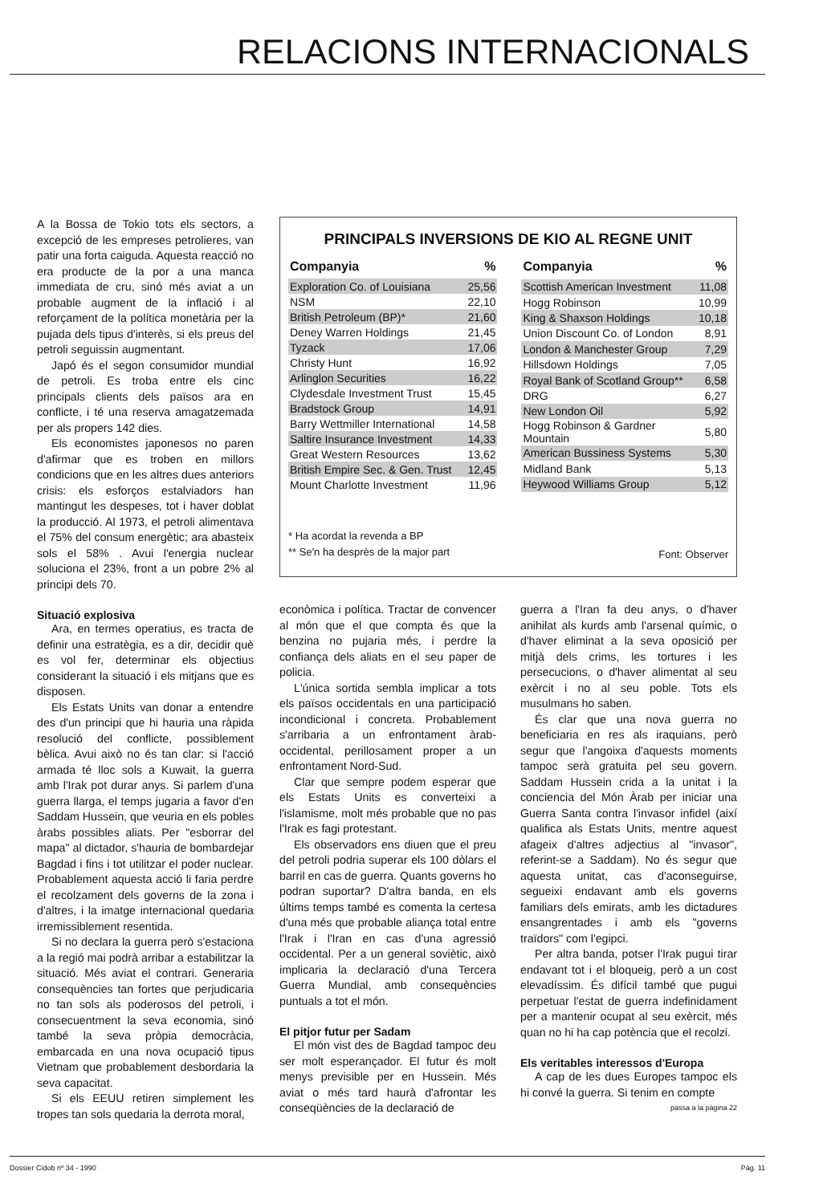RELACIONS INTERNACIONALS
A la Bossa de Tokio tots els sectors, a excepció de les empreses petrolieres, van patir una forta caiguda. Aquesta reacció no era producte de la por a una manca immediata de cru, sinó més aviat a un probable augment de la inflació i al reforçament de la política monetària per la pujada dels tipus d'interès, si els preus del petroli seguissin augmentant.
Japó és el segon consumidor mundial de petroli. Es troba entre els cinc principals clients dels països ara en conflicte, i té una reserva amagatzemada per als propers 142 dies.
Els economistes japonesos no paren d'afirmar que es troben en millors condicions que en les altres dues anteriors crisis: els esforços estalviadors han mantingut les despeses, tot i haver doblat la producció. Al 1973, el petroli alimentava el 75% del consum energètic; ara abasteix sols el 58% . Avui l'energia nuclear soluciona el 23%, front a un pobre 2% al principi dels 70.
PRINCIPALS INVERSIONS DE KIO AL REGNE UNIT
| Companyia | % |
| --- | --- |
| Exploration Co. of Louisiana | 25,56 |
| NSM | 22,10 |
| British Petroleum (BP)* | 21,60 |
| Deney Warren Holdings | 21,45 |
| Tyzack | 17,06 |
| Christy Hunt | 16,92 |
| Arlinglon Securities | 16,22 |
| Clydesdale Investment Trust | 15,45 |
| Bradstock Group | 14,91 |
| Barry Wettmiller International | 14,58 |
| Saltire Insurance Investment | 14,33 |
| Great Western Resources | 13,62 |
| British Empire Sec. & Gen. Trust | 12,45 |
| Mount Charlotte Investment | 11,96 |
| Companyia | % |
| --- | --- |
| Scottish American Investment | 11,08 |
| Hogg Robinson | 10,99 |
| King & Shaxson Holdings | 10,18 |
| Union Discount Co. of London | 8,91 |
| London & Manchester Group | 7,29 |
| Hillsdown Holdings | 7,05 |
| Royal Bank of Scotland Group** | 6,58 |
| DRG | 6,27 |
| New London Oil | 5,92 |
| Hogg Robinson & Gardner Mountain | 5,80 |
| American Bussiness Systems | 5,30 |
| Midland Bank | 5,13 |
| Heywood Williams Group | 5,12 |
* Ha acordat la revenda a BP
** Se'n ha desprès de la major part
Font: Observer
Situació explosiva
Ara, en termes operatius, es tracta de definir una estratègia, es a dir, decidir què es vol fer, determinar els objectius considerant la situació i els mitjans que es disposen.
Els Estats Units van donar a entendre des d'un principi que hi hauria una ràpida resolució del conflicte, possiblement bèlica. Avui això no és tan clar: si l'acció armada té lloc sols a Kuwait, la guerra amb l'Irak pot durar anys. Si parlem d'una guerra llarga, el temps jugaria a favor d'en Saddam Hussein, que veuria en els pobles àrabs possibles aliats. Per "esborrar del mapa" al dictador, s'hauria de bombardejar Bagdad i fins i tot utilitzar el poder nuclear. Probablement aquesta acció li faria perdre el recolzament dels governs de la zona i d'altres, i la imatge internacional quedaria irremissiblement resentida.
Si no declara la guerra però s'estaciona a la regió mai podrà arribar a estabilitzar la situació. Més aviat el contrari. Generaria consequències tan fortes que perjudicaria no tan sols als poderosos del petroli, i consecuentment la seva economia, sinó també la seva pròpia democràcia, embarcada en una nova ocupació tipus Vietnam que probablement desbordaria la seva capacitat.
Si els EEUU retiren simplement les tropes tan sols quedaria la derrota moral,
econòmica i política. Tractar de convencer al món que el que compta és que la benzina no pujaria més, i perdre la confiança dels aliats en el seu paper de policia.
L'única sortida sembla implicar a tots els països occidentals en una participació incondicional i concreta. Probablement s'arribaria a un enfrontament àrab-occidental, perillosament proper a un enfrontament Nord-Sud.
Clar que sempre podem esperar que els Estats Units es converteixi a l'islamisme, molt més probable que no pas l'Irak es fagi protestant.
Els observadors ens diuen que el preu del petroli podria superar els 100 dòlars el barril en cas de guerra. Quants governs ho podran suportar? D'altra banda, en els últims temps també es comenta la certesa d'una més que probable aliança total entre l'Irak i l'Iran en cas d'una agressió occidental. Per a un general soviètic, això implicaria la declaració d'una Tercera Guerra Mundial, amb consequències puntuals a tot el món.
El pitjor futur per Sadam
El món vist des de Bagdad tampoc deu ser molt esperançador. El futur és molt menys previsible per en Hussein. Més aviat o més tard haurà d'afrontar les conseqüències de la declaració de
guerra a l'Iran fa deu anys, o d'haver anihilat als kurds amb l'arsenal químic, o d'haver eliminat a la seva oposició per mitjà dels crims, les tortures i les persecucions, o d'haver alimentat al seu exèrcit i no al seu poble. Tots els musulmans ho saben.
És clar que una nova guerra no beneficiaria en res als iraquians, però segur que l'angoixa d'aquests moments tampoc serà gratuita pel seu govern. Saddam Hussein crida a la unitat i la conciencia del Món Àrab per iniciar una Guerra Santa contra l'invasor infidel (així qualifica als Estats Units, mentre aquest afageix d'altres adjectius al "invasor", referint-se a Saddam). No és segur que aquesta unitat, cas d'aconseguirse, segueixi endavant amb els governs familiars dels emirats, amb les dictadures ensangrentades i amb els "governs traïdors" com l'egipci.
Per altra banda, potser l'Irak pugui tirar endavant tot i el bloqueig, però a un cost elevadíssim. És difícil també que pugui perpetuar l'estat de guerra indefinidament per a mantenir ocupat al seu exèrcit, més quan no hi ha cap potència que el recolzi.
Els veritables interessos d'Europa
A cap de les dues Europes tampoc els hi convé la guerra. Si tenim en compte
passa a la pàgina 22
Dossier Cidob nº 34 - 1990 Pàg. 11